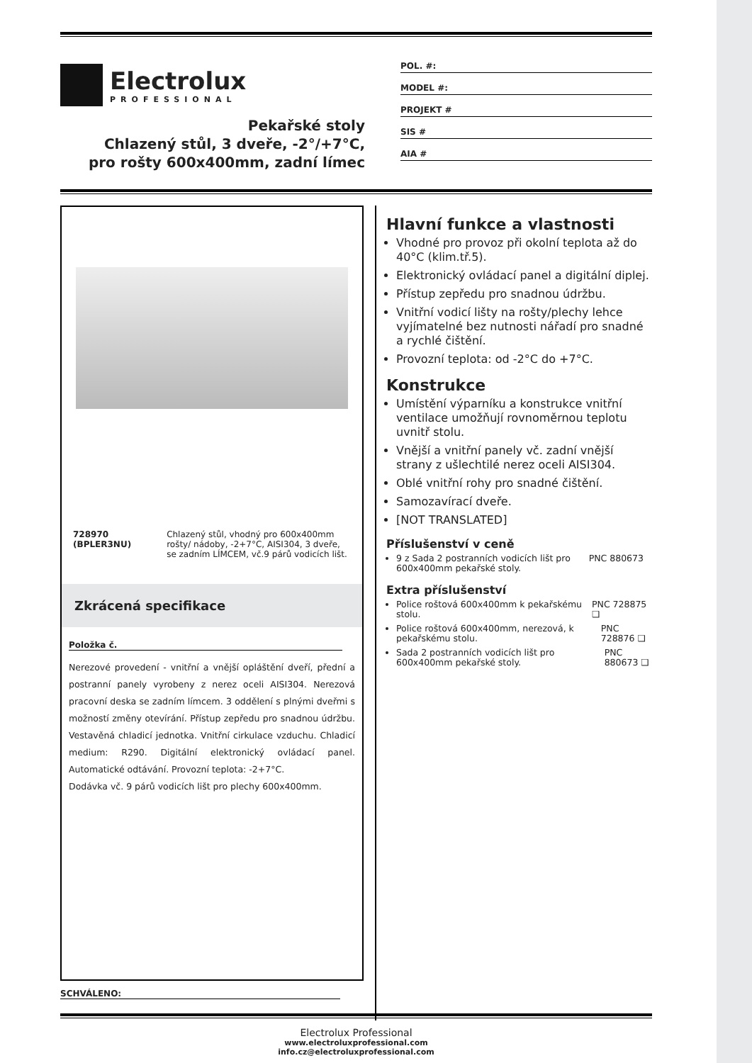Electrolux
PROFESSIONAL
Pekařské stoly
Chlazený stůl, 3 dveře, -2°/+7°C,
pro rošty 600x400mm, zadní límec
POL. #:
MODEL #:
PROJEKT #
SIS #
AIA #
728970 (BPLER3NU) Chlazený stůl, vhodný pro 600x400mm rošty/ nádoby, -2+7°C, AISI304, 3 dveře, se zadním LÍMCEM, vč.9 párů vodicích lišt.
Zkrácená specifikace
Položka č.
Nerezové provedení - vnitřní a vnější opláštění dveří, přední a postranní panely vyrobeny z nerez oceli AISI304. Nerezová pracovní deska se zadním límcem. 3 oddělení s plnými dveřmi s možností změny otevírání. Přístup zepředu pro snadnou údržbu. Vestavěná chladicí jednotka. Vnitřní cirkulace vzduchu. Chladicí medium: R290. Digitální elektronický ovládací panel. Automatické odtávání. Provozní teplota: -2+7°C.
Dodávka vč. 9 párů vodicích lišt pro plechy 600x400mm.
Hlavní funkce a vlastnosti
Vhodné pro provoz při okolní teplota až do 40°C (klim.tř.5).
Elektronický ovládací panel a digitální diplej.
Přístup zepředu pro snadnou údržbu.
Vnitřní vodicí lišty na rošty/plechy lehce vyjímatelné bez nutnosti nářadí pro snadné a rychlé čištění.
Provozní teplota: od -2°C do +7°C.
Konstrukce
Umístění výparníku a konstrukce vnitřní ventilace umožňují rovnoměrnou teplotu uvnitř stolu.
Vnější a vnitřní panely vč. zadní vnější strany z ušlechtilé nerez oceli AISI304.
Oblé vnitřní rohy pro snadné čištění.
Samozavírací dveře.
[NOT TRANSLATED]
Příslušenství v ceně
9 z Sada 2 postranních vodicích lišt pro 600x400mm pekařské stoly. PNC 880673
Extra příslušenství
Police roštová 600x400mm k pekařskému stolu. PNC 728875 ❑
Police roštová 600x400mm, nerezová, k pekařskému stolu. PNC 728876 ❑
Sada 2 postranních vodicích lišt pro 600x400mm pekařské stoly. PNC 880673 ❑
SCHVÁLENO:
Electrolux Professional
www.electroluxprofessional.com
info.cz@electroluxprofessional.com